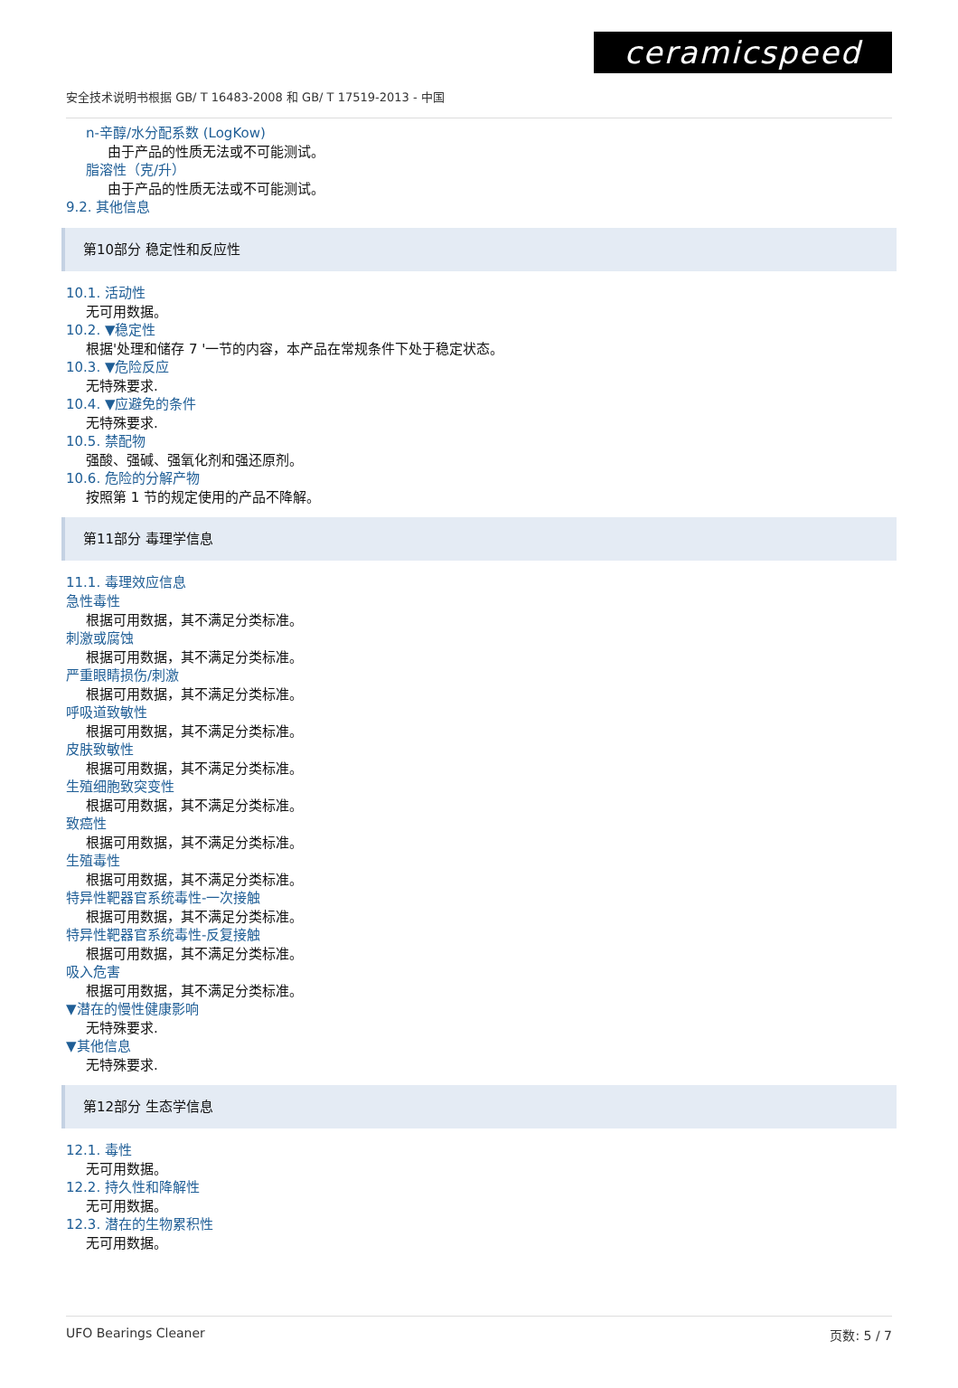ceramicspeed
安全技术说明书根据 GB/ T 16483-2008 和 GB/ T 17519-2013 - 中国
n-辛醇/水分配系数 (LogKow)
由于产品的性质无法或不可能测试。
脂溶性（克/升）
由于产品的性质无法或不可能测试。
9.2. 其他信息
第10部分 稳定性和反应性
10.1. 活动性
无可用数据。
10.2. ▼稳定性
根据'处理和储存 7 '一节的内容，本产品在常规条件下处于稳定状态。
10.3. ▼危险反应
无特殊要求.
10.4. ▼应避免的条件
无特殊要求.
10.5. 禁配物
强酸、强碱、强氧化剂和强还原剂。
10.6. 危险的分解产物
按照第 1 节的规定使用的产品不降解。
第11部分 毒理学信息
11.1. 毒理效应信息
急性毒性
根据可用数据，其不满足分类标准。
刺激或腐蚀
根据可用数据，其不满足分类标准。
严重眼睛损伤/刺激
根据可用数据，其不满足分类标准。
呼吸道致敏性
根据可用数据，其不满足分类标准。
皮肤致敏性
根据可用数据，其不满足分类标准。
生殖细胞致突变性
根据可用数据，其不满足分类标准。
致癌性
根据可用数据，其不满足分类标准。
生殖毒性
根据可用数据，其不满足分类标准。
特异性靶器官系统毒性-一次接触
根据可用数据，其不满足分类标准。
特异性靶器官系统毒性-反复接触
根据可用数据，其不满足分类标准。
吸入危害
根据可用数据，其不满足分类标准。
▼潜在的慢性健康影响
无特殊要求.
▼其他信息
无特殊要求.
第12部分 生态学信息
12.1. 毒性
无可用数据。
12.2. 持久性和降解性
无可用数据。
12.3. 潜在的生物累积性
无可用数据。
UFO Bearings Cleaner 页数: 5 / 7